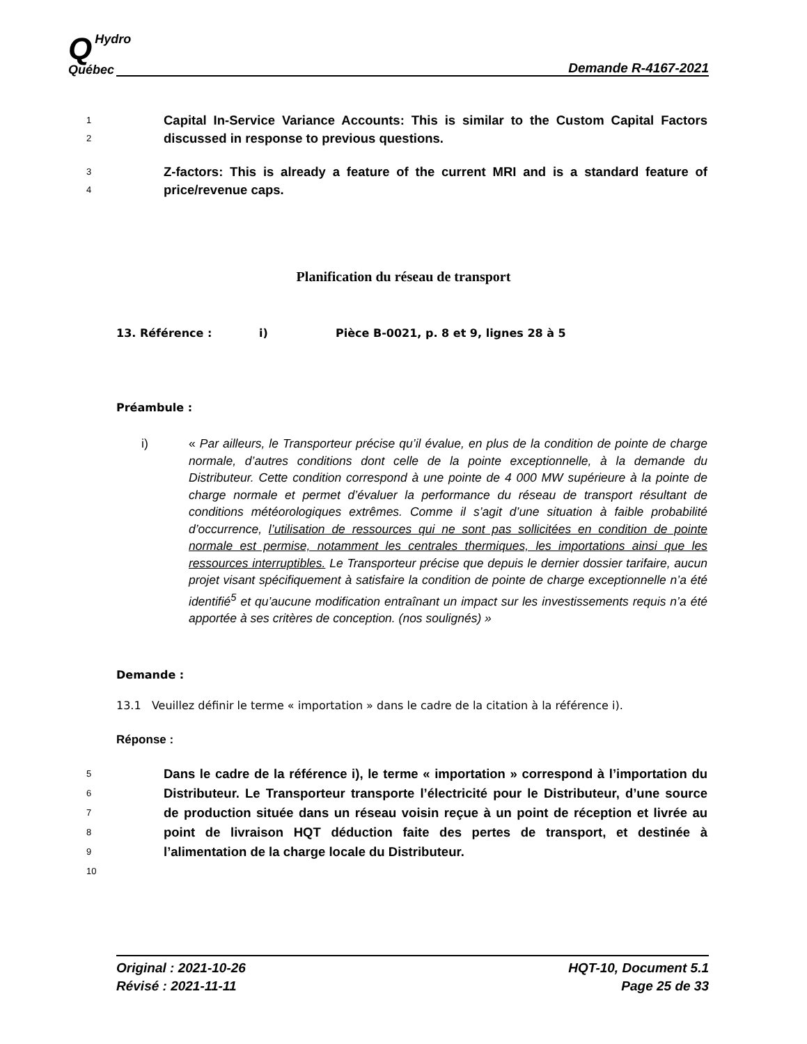QHydro
Québec
Demande R-4167-2021
1
2 Capital In-Service Variance Accounts: This is similar to the Custom Capital Factors discussed in response to previous questions.
3
4 Z-factors: This is already a feature of the current MRI and is a standard feature of price/revenue caps.
Planification du réseau de transport
13. Référence : i) Pièce B-0021, p. 8 et 9, lignes 28 à 5
Préambule :
i) « Par ailleurs, le Transporteur précise qu’il évalue, en plus de la condition de pointe de charge normale, d’autres conditions dont celle de la pointe exceptionnelle, à la demande du Distributeur. Cette condition correspond à une pointe de 4 000 MW supérieure à la pointe de charge normale et permet d’évaluer la performance du réseau de transport résultant de conditions météorologiques extrêmes. Comme il s’agit d’une situation à faible probabilité d’occurrence, l’utilisation de ressources qui ne sont pas sollicitées en condition de pointe normale est permise, notamment les centrales thermiques, les importations ainsi que les ressources interruptibles. Le Transporteur précise que depuis le dernier dossier tarifaire, aucun projet visant spécifiquement à satisfaire la condition de pointe de charge exceptionnelle n’a été identifié<sup>5</sup> et qu’aucune modification entraînant un impact sur les investissements requis n’a été apportée à ses critères de conception. (nos soulignés) »
Demande :
13.1 Veuillez définir le terme « importation » dans le cadre de la citation à la référence i).
Réponse :
5
6
7
8
9
10 Dans le cadre de la référence i), le terme « importation » correspond à l’importation du Distributeur. Le Transporteur transporte l’électricité pour le Distributeur, d’une source de production située dans un réseau voisin reçue à un point de réception et livrée au point de livraison HQT déduction faite des pertes de transport, et destinée à l’alimentation de la charge locale du Distributeur.
Original : 2021-10-26
Révisé : 2021-11-11
HQT-10, Document 5.1
Page 25 de 33